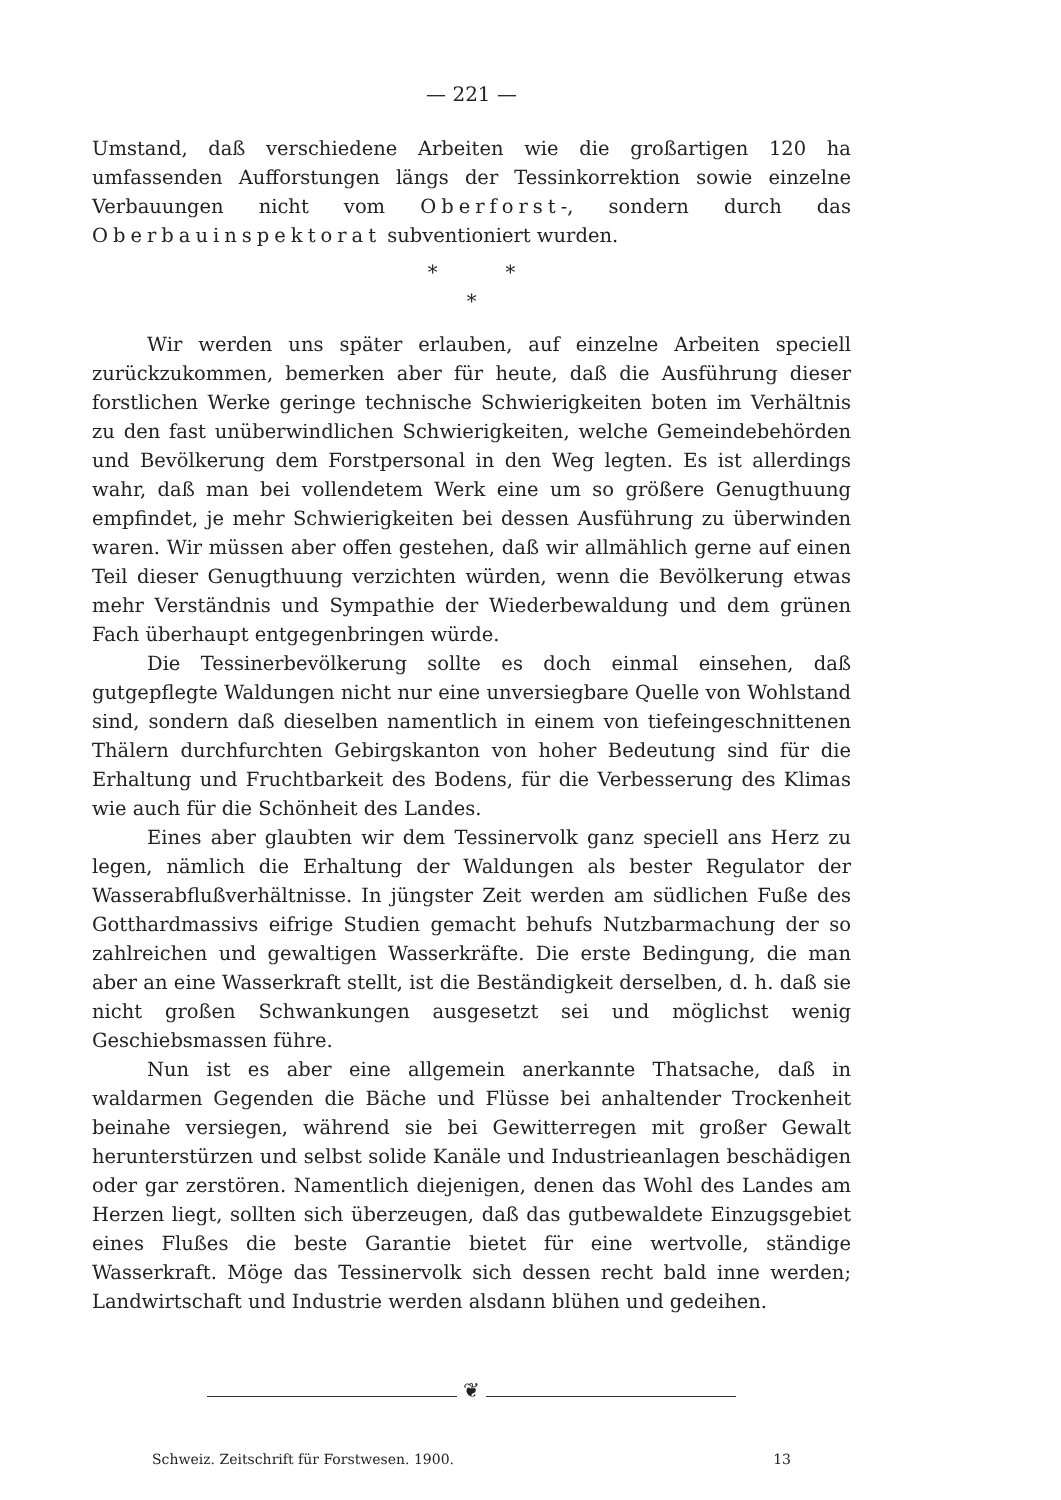— 221 —
Umstand, daß verschiedene Arbeiten wie die großartigen 120 ha umfassenden Aufforstungen längs der Tessinkorrektion sowie einzelne Verbauungen nicht vom Oberforst-, sondern durch das Oberbauinspektorat subventioniert wurden.
* *
*
Wir werden uns später erlauben, auf einzelne Arbeiten speciell zurückzukommen, bemerken aber für heute, daß die Ausführung dieser forstlichen Werke geringe technische Schwierigkeiten boten im Verhältnis zu den fast unüberwindlichen Schwierigkeiten, welche Gemeindebehörden und Bevölkerung dem Forstpersonal in den Weg legten. Es ist allerdings wahr, daß man bei vollendetem Werk eine um so größere Genugthuung empfindet, je mehr Schwierigkeiten bei dessen Ausführung zu überwinden waren. Wir müssen aber offen gestehen, daß wir allmählich gerne auf einen Teil dieser Genugthuung verzichten würden, wenn die Bevölkerung etwas mehr Verständnis und Sympathie der Wiederbewaldung und dem grünen Fach überhaupt entgegenbringen würde.
Die Tessinerbevölkerung sollte es doch einmal einsehen, daß gutgepflegte Waldungen nicht nur eine unversiegbare Quelle von Wohlstand sind, sondern daß dieselben namentlich in einem von tiefeingeschnittenen Thälern durchfurchten Gebirgskanton von hoher Bedeutung sind für die Erhaltung und Fruchtbarkeit des Bodens, für die Verbesserung des Klimas wie auch für die Schönheit des Landes.
Eines aber glaubten wir dem Tessinervolk ganz speciell ans Herz zu legen, nämlich die Erhaltung der Waldungen als bester Regulator der Wasserabflußverhältnisse. In jüngster Zeit werden am südlichen Fuße des Gotthardmassivs eifrige Studien gemacht behufs Nutzbarmachung der so zahlreichen und gewaltigen Wasserkräfte. Die erste Bedingung, die man aber an eine Wasserkraft stellt, ist die Beständigkeit derselben, d. h. daß sie nicht großen Schwankungen ausgesetzt sei und möglichst wenig Geschiebsmassen führe.
Nun ist es aber eine allgemein anerkannte Thatsache, daß in waldarmen Gegenden die Bäche und Flüsse bei anhaltender Trockenheit beinahe versiegen, während sie bei Gewitterregen mit großer Gewalt herunterstürzen und selbst solide Kanäle und Industrieanlagen beschädigen oder gar zerstören. Namentlich diejenigen, denen das Wohl des Landes am Herzen liegt, sollten sich überzeugen, daß das gutbewaldete Einzugsgebiet eines Flußes die beste Garantie bietet für eine wertvolle, ständige Wasserkraft. Möge das Tessinervolk sich dessen recht bald inne werden; Landwirtschaft und Industrie werden alsdann blühen und gedeihen.
❦
Schweiz. Zeitschrift für Forstwesen. 1900. 13